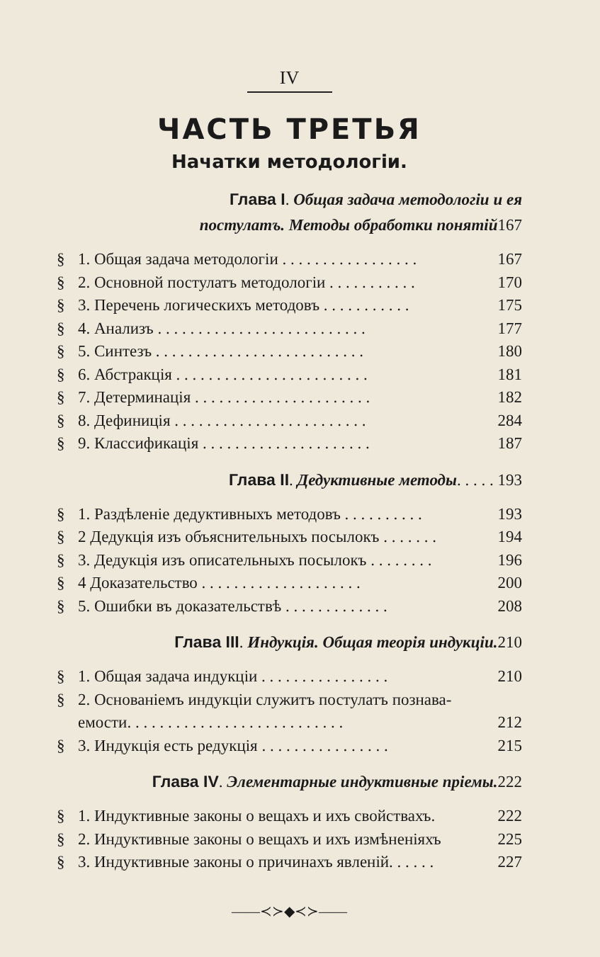IV
ЧАСТЬ ТРЕТЬЯ
Начатки методологіи.
Глава I. Общая задача методологіи и ея
постулатъ. Методы обработки понятій167
§ 1. Общая задача методологіи . . . . . . . . . . . . . . . . . 167
§ 2. Основной постулатъ методологіи . . . . . . . . . . . 170
§ 3. Перечень логическихъ методовъ . . . . . . . . . . . 175
§ 4. Анализъ . . . . . . . . . . . . . . . . . . . . . . . . . . 177
§ 5. Синтезъ . . . . . . . . . . . . . . . . . . . . . . . . . . 180
§ 6. Абстракція . . . . . . . . . . . . . . . . . . . . . . . . 181
§ 7. Детерминація . . . . . . . . . . . . . . . . . . . . . . 182
§ 8. Дефиниція . . . . . . . . . . . . . . . . . . . . . . . . 284
§ 9. Классификація . . . . . . . . . . . . . . . . . . . . . 187
Глава II. Дедуктивные методы. . . . . 193
§ 1. Раздѣленіе дедуктивныхъ методовъ . . . . . . . . . . 193
§ 2 Дедукція изъ объяснительныхъ посылокъ . . . . . . . 194
§ 3. Дедукція изъ описательныхъ посылокъ . . . . . . . . 196
§ 4 Доказательство . . . . . . . . . . . . . . . . . . . . 200
§ 5. Ошибки въ доказательствѣ . . . . . . . . . . . . . 208
Глава III. Индукція. Общая теорія индукціи. 210
§ 1. Общая задача индукціи . . . . . . . . . . . . . . . . 210
§ 2. Основаніемъ индукціи служитъ постулатъ познава-
емости. . . . . . . . . . . . . . . . . . . . . . . . . . . 212
§ 3. Индукція есть редукція . . . . . . . . . . . . . . . . 215
Глава IV. Элементарные индуктивные пріемы. 222
§ 1. Индуктивные законы о вещахъ и ихъ свойствахъ. 222
§ 2. Индуктивные законы о вещахъ и ихъ измѣненіяхъ 225
§ 3. Индуктивные законы о причинахъ явленій. . . . . . 227
——≺≻◆≺≻——